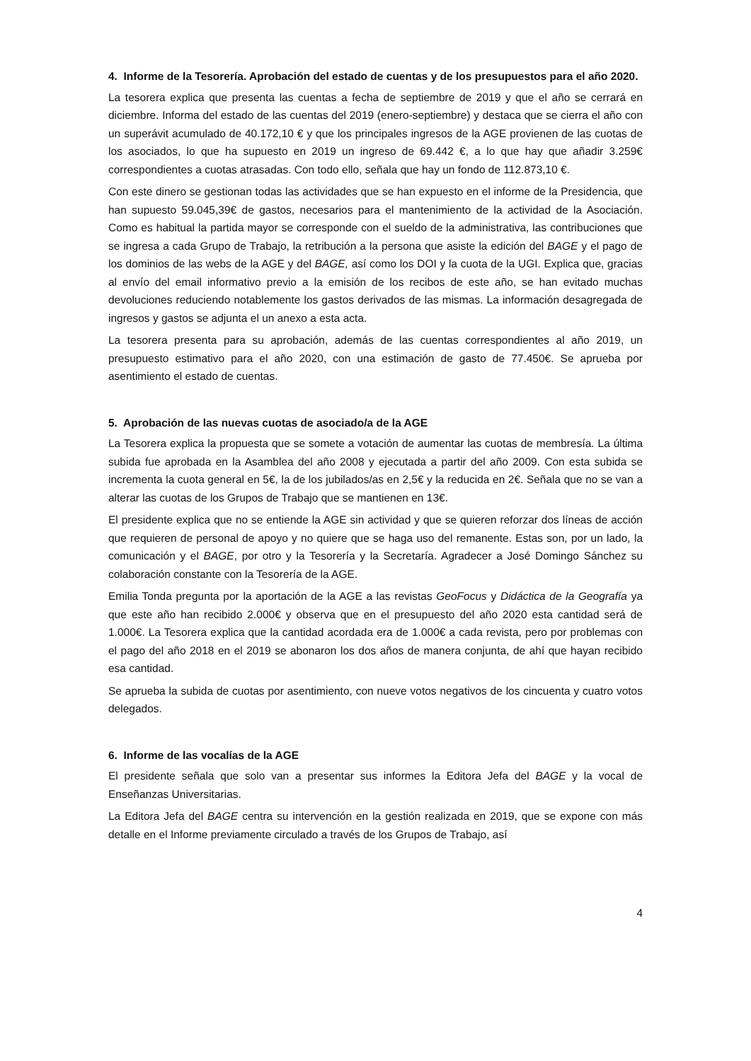4. Informe de la Tesorería. Aprobación del estado de cuentas y de los presupuestos para el año 2020.
La tesorera explica que presenta las cuentas a fecha de septiembre de 2019 y que el año se cerrará en diciembre. Informa del estado de las cuentas del 2019 (enero-septiembre) y destaca que se cierra el año con un superávit acumulado de 40.172,10 € y que los principales ingresos de la AGE provienen de las cuotas de los asociados, lo que ha supuesto en 2019 un ingreso de 69.442 €, a lo que hay que añadir 3.259€ correspondientes a cuotas atrasadas. Con todo ello, señala que hay un fondo de 112.873,10 €.
Con este dinero se gestionan todas las actividades que se han expuesto en el informe de la Presidencia, que han supuesto 59.045,39€ de gastos, necesarios para el mantenimiento de la actividad de la Asociación. Como es habitual la partida mayor se corresponde con el sueldo de la administrativa, las contribuciones que se ingresa a cada Grupo de Trabajo, la retribución a la persona que asiste la edición del BAGE y el pago de los dominios de las webs de la AGE y del BAGE, así como los DOI y la cuota de la UGI. Explica que, gracias al envío del email informativo previo a la emisión de los recibos de este año, se han evitado muchas devoluciones reduciendo notablemente los gastos derivados de las mismas. La información desagregada de ingresos y gastos se adjunta el un anexo a esta acta.
La tesorera presenta para su aprobación, además de las cuentas correspondientes al año 2019, un presupuesto estimativo para el año 2020, con una estimación de gasto de 77.450€. Se aprueba por asentimiento el estado de cuentas.
5. Aprobación de las nuevas cuotas de asociado/a de la AGE
La Tesorera explica la propuesta que se somete a votación de aumentar las cuotas de membresía. La última subida fue aprobada en la Asamblea del año 2008 y ejecutada a partir del año 2009. Con esta subida se incrementa la cuota general en 5€, la de los jubilados/as en 2,5€ y la reducida en 2€. Señala que no se van a alterar las cuotas de los Grupos de Trabajo que se mantienen en 13€.
El presidente explica que no se entiende la AGE sin actividad y que se quieren reforzar dos líneas de acción que requieren de personal de apoyo y no quiere que se haga uso del remanente. Estas son, por un lado, la comunicación y el BAGE, por otro y la Tesorería y la Secretaría. Agradecer a José Domingo Sánchez su colaboración constante con la Tesorería de la AGE.
Emilia Tonda pregunta por la aportación de la AGE a las revistas GeoFocus y Didáctica de la Geografía ya que este año han recibido 2.000€ y observa que en el presupuesto del año 2020 esta cantidad será de 1.000€. La Tesorera explica que la cantidad acordada era de 1.000€ a cada revista, pero por problemas con el pago del año 2018 en el 2019 se abonaron los dos años de manera conjunta, de ahí que hayan recibido esa cantidad.
Se aprueba la subida de cuotas por asentimiento, con nueve votos negativos de los cincuenta y cuatro votos delegados.
6. Informe de las vocalías de la AGE
El presidente señala que solo van a presentar sus informes la Editora Jefa del BAGE y la vocal de Enseñanzas Universitarias.
La Editora Jefa del BAGE centra su intervención en la gestión realizada en 2019, que se expone con más detalle en el Informe previamente circulado a través de los Grupos de Trabajo, así
4